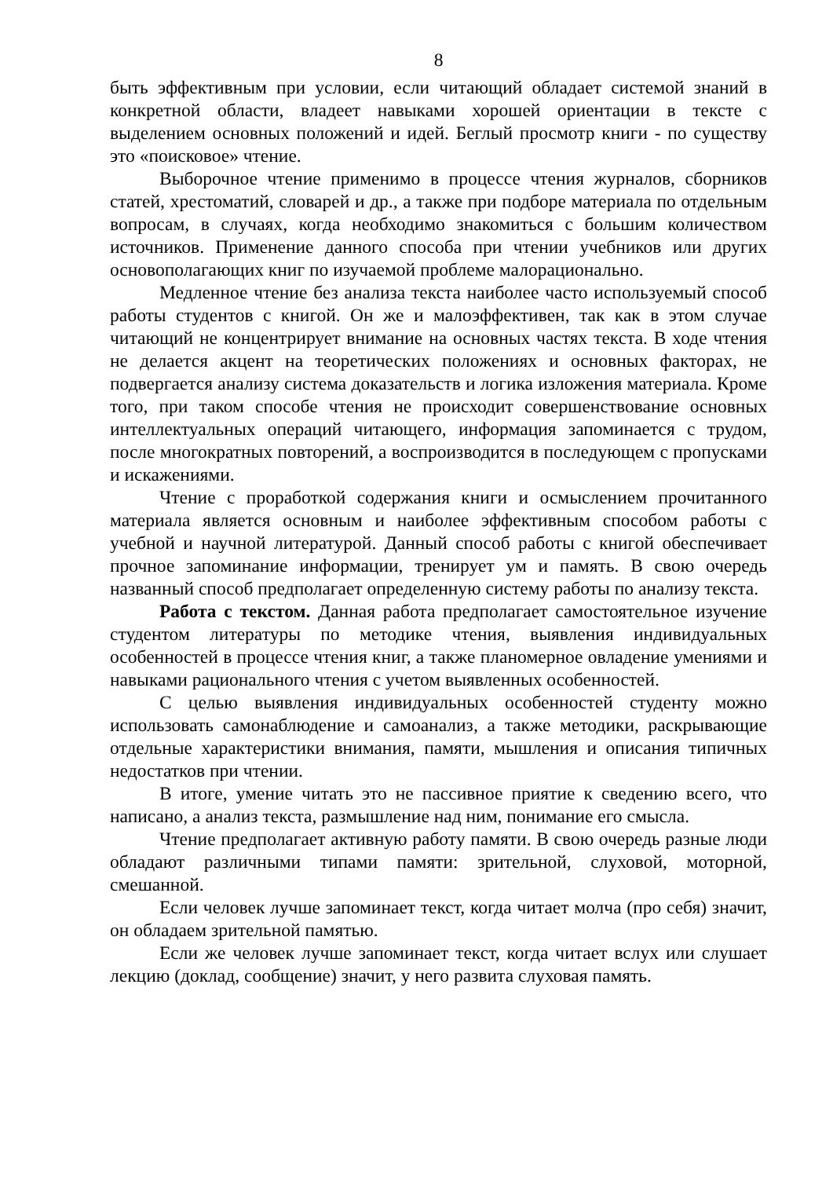8
быть эффективным при условии, если читающий обладает системой знаний в конкретной области, владеет навыками хорошей ориентации в тексте с выделением основных положений и идей. Беглый просмотр книги - по существу это «поисковое» чтение.
Выборочное чтение применимо в процессе чтения журналов, сборников статей, хрестоматий, словарей и др., а также при подборе материала по отдельным вопросам, в случаях, когда необходимо знакомиться с большим количеством источников. Применение данного способа при чтении учебников или других основополагающих книг по изучаемой проблеме малорационально.
Медленное чтение без анализа текста наиболее часто используемый способ работы студентов с книгой. Он же и малоэффективен, так как в этом случае читающий не концентрирует внимание на основных частях текста. В ходе чтения не делается акцент на теоретических положениях и основных факторах, не подвергается анализу система доказательств и логика изложения материала. Кроме того, при таком способе чтения не происходит совершенствование основных интеллектуальных операций читающего, информация запоминается с трудом, после многократных повторений, а воспроизводится в последующем с пропусками и искажениями.
Чтение с проработкой содержания книги и осмыслением прочитанного материала является основным и наиболее эффективным способом работы с учебной и научной литературой. Данный способ работы с книгой обеспечивает прочное запоминание информации, тренирует ум и память. В свою очередь названный способ предполагает определенную систему работы по анализу текста.
Работа с текстом. Данная работа предполагает самостоятельное изучение студентом литературы по методике чтения, выявления индивидуальных особенностей в процессе чтения книг, а также планомерное овладение умениями и навыками рационального чтения с учетом выявленных особенностей.
С целью выявления индивидуальных особенностей студенту можно использовать самонаблюдение и самоанализ, а также методики, раскрывающие отдельные характеристики внимания, памяти, мышления и описания типичных недостатков при чтении.
В итоге, умение читать это не пассивное приятие к сведению всего, что написано, а анализ текста, размышление над ним, понимание его смысла.
Чтение предполагает активную работу памяти. В свою очередь разные люди обладают различными типами памяти: зрительной, слуховой, моторной, смешанной.
Если человек лучше запоминает текст, когда читает молча (про себя) значит, он обладаем зрительной памятью.
Если же человек лучше запоминает текст, когда читает вслух или слушает лекцию (доклад, сообщение) значит, у него развита слуховая память.